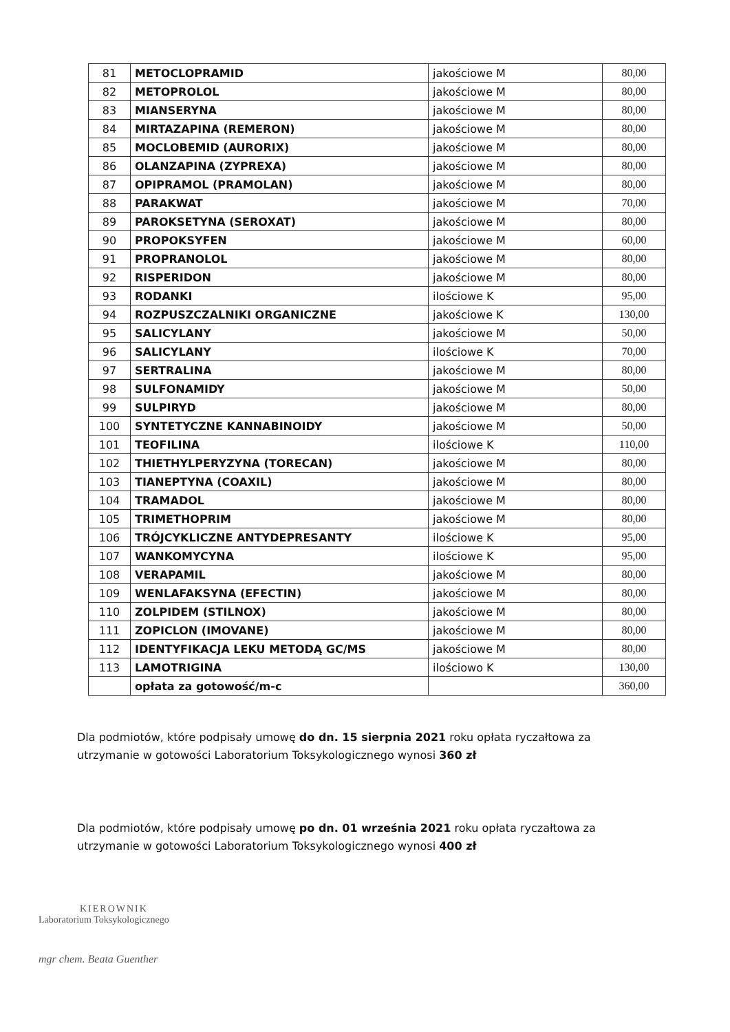| 81 | METOCLOPRAMID | jakościowe M | 80,00 |
| 82 | METOPROLOL | jakościowe M | 80,00 |
| 83 | MIANSERYNA | jakościowe M | 80,00 |
| 84 | MIRTAZAPINA (REMERON) | jakościowe M | 80,00 |
| 85 | MOCLOBEMID (AURORIX) | jakościowe M | 80,00 |
| 86 | OLANZAPINA (ZYPREXA) | jakościowe M | 80,00 |
| 87 | OPIPRAMOL (PRAMOLAN) | jakościowe M | 80,00 |
| 88 | PARAKWAT | jakościowe M | 70,00 |
| 89 | PAROKSETYNA (SEROXAT) | jakościowe M | 80,00 |
| 90 | PROPOKSYFEN | jakościowe M | 60,00 |
| 91 | PROPRANOLOL | jakościowe M | 80,00 |
| 92 | RISPERIDON | jakościowe M | 80,00 |
| 93 | RODANKI | ilościowe K | 95,00 |
| 94 | ROZPUSZCZALNIKI ORGANICZNE | jakościowe K | 130,00 |
| 95 | SALICYLANY | jakościowe M | 50,00 |
| 96 | SALICYLANY | ilościowe K | 70,00 |
| 97 | SERTRALINA | jakościowe M | 80,00 |
| 98 | SULFONAMIDY | jakościowe M | 50,00 |
| 99 | SULPIRYD | jakościowe M | 80,00 |
| 100 | SYNTETYCZNE KANNABINOIDY | jakościowe M | 50,00 |
| 101 | TEOFILINA | ilościowe K | 110,00 |
| 102 | THIETHYLPERYZYNA (TORECAN) | jakościowe M | 80,00 |
| 103 | TIANEPTYNA (COAXIL) | jakościowe M | 80,00 |
| 104 | TRAMADOL | jakościowe M | 80,00 |
| 105 | TRIMETHOPRIM | jakościowe M | 80,00 |
| 106 | TRÓJCYKLICZNE ANTYDEPRESANTY | ilościowe K | 95,00 |
| 107 | WANKOMYCYNA | ilościowe K | 95,00 |
| 108 | VERAPAMIL | jakościowe M | 80,00 |
| 109 | WENLAFAKSYNA (EFECTIN) | jakościowe M | 80,00 |
| 110 | ZOLPIDEM (STILNOX) | jakościowe M | 80,00 |
| 111 | ZOPICLON (IMOVANE) | jakościowe M | 80,00 |
| 112 | IDENTYFIKACJA LEKU METODĄ GC/MS | jakościowe M | 80,00 |
| 113 | LAMOTRIGINA | ilościowo K | 130,00 |
| | opłata za gotowość/m-c | | 360,00 |
Dla podmiotów, które podpisały umowę do dn. 15 sierpnia 2021 roku opłata ryczałtowa za utrzymanie w gotowości Laboratorium Toksykologicznego wynosi 360 zł
Dla podmiotów, które podpisały umowę po dn. 01 września 2021 roku opłata ryczałtowa za utrzymanie w gotowości Laboratorium Toksykologicznego wynosi 400 zł
KIEROWNIK
Laboratorium Toksykologicznego
mgr chem. Beata Guenther